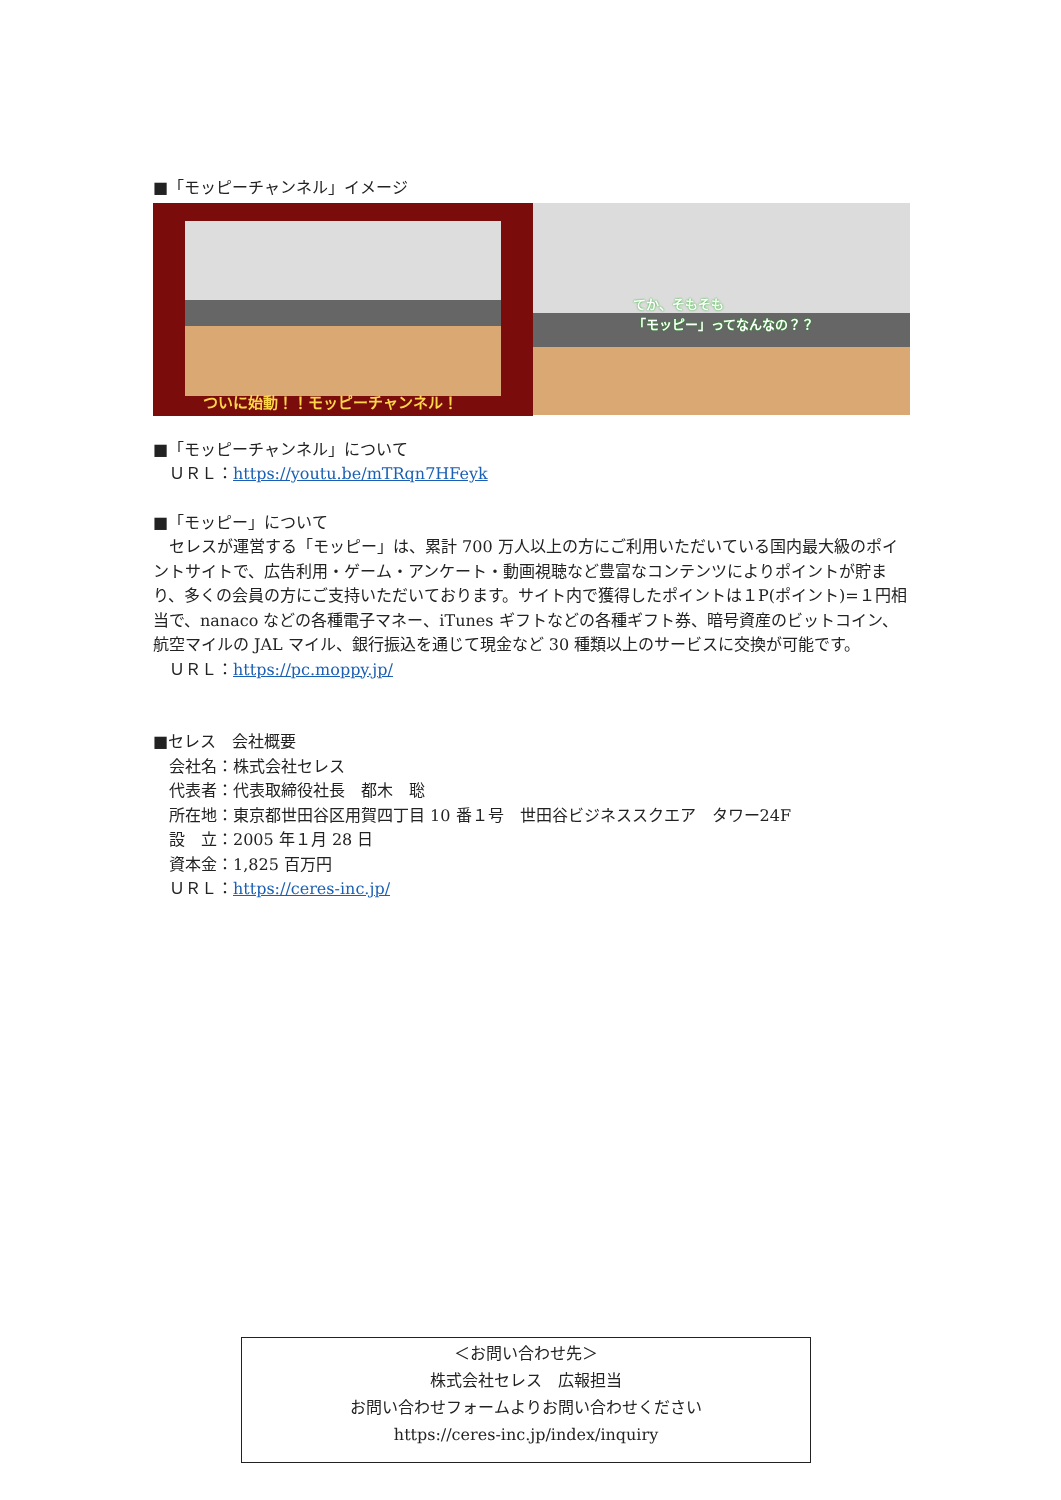■「モッピーチャンネル」イメージ
ついに始動！！モッピーチャンネル！
てか、そもそも
「モッピー」ってなんなの？？
■「モッピーチャンネル」について
　ＵＲＬ：https://youtu.be/mTRqn7HFeyk
■「モッピー」について
　セレスが運営する「モッピー」は、累計 700 万人以上の方にご利用いただいている国内最大級のポイントサイトで、広告利用・ゲーム・アンケート・動画視聴など豊富なコンテンツによりポイントが貯まり、多くの会員の方にご支持いただいております。サイト内で獲得したポイントは１P(ポイント)=１円相当で、nanaco などの各種電子マネー、iTunes ギフトなどの各種ギフト券、暗号資産のビットコイン、航空マイルの JAL マイル、銀行振込を通じて現金など 30 種類以上のサービスに交換が可能です。
　ＵＲＬ：https://pc.moppy.jp/
■セレス　会社概要
　会社名：株式会社セレス
　代表者：代表取締役社長　都木　聡
　所在地：東京都世田谷区用賀四丁目 10 番１号　世田谷ビジネススクエア　タワー24F
　設　立：2005 年１月 28 日
　資本金：1,825 百万円
　ＵＲＬ：https://ceres-inc.jp/
＜お問い合わせ先＞
株式会社セレス　広報担当
お問い合わせフォームよりお問い合わせください
https://ceres-inc.jp/index/inquiry